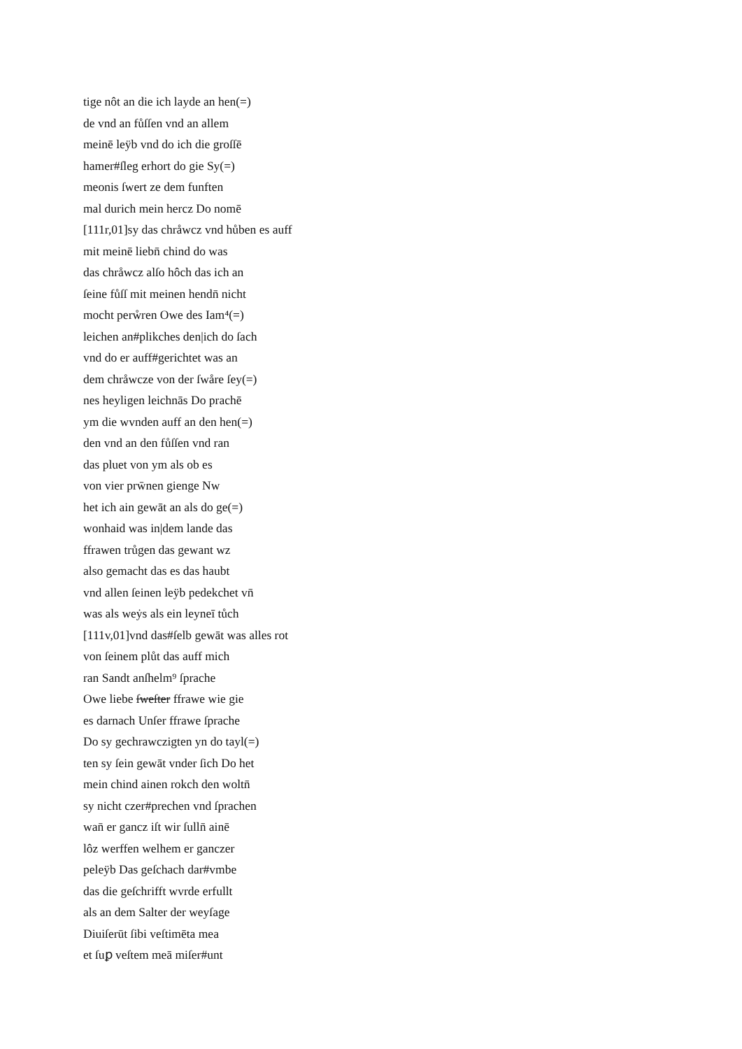tige nôt an die ich layde an hen(=)
de vnd an fůſſen vnd an allem
meinē leÿb vnd do ich die groſſē
hamer#ſleg erhort do gie Sy(=)
meonis ſwert ze dem funften
mal durich mein hercz Do nomē
[111r,01]sy das chråwcz vnd hůben es auff
mit meinē liebn̄ chind do was
das chråwcz alſo hôch das ich an
ſeine fůſſ mit meinen hendn̄ nicht
mocht perẘren Owe des Iam⁴(=)
leichen an#plikches den|ich do ſach
vnd do er auff#gerichtet was an
dem chråwcze von der ſwåre ſey(=)
nes heyligen leichnās Do prachē
ym die wvnden auff an den hen(=)
den vnd an den fůſſen vnd ran
das pluet von ym als ob es
von vier prw̄nen gienge Nw
het ich ain gewāt an als do ge(=)
wonhaid was in|dem lande das
ffrawen trůgen das gewant wz
also gemacht das es das haubt
vnd allen ſeinen leÿb pedekchet vn̄
was als weẏs als ein leyneī tůch
[111v,01]vnd das#ſelb gewāt was alles rot
von ſeinem plůt das auff mich
ran Sandt anſhelm⁹ ſprache
Owe liebe ſweſter ffrawe wie gie
es darnach Unſer ffrawe ſprache
Do sy gechrawczigten yn do tayl(=)
ten sy ſein gewāt vnder ſich Do het
mein chind ainen rokch den woltn̄
sy nicht czer#prechen vnd ſprachen
wan̄ er gancz iſt wir ſulln̄ ainē
lôz werffen welhem er ganczer
peleÿb Das geſchach dar#vmbe
das die geſchrifft wvrde erfullt
als an dem Salter der weyſage
Diuiſerūt ſibi veſtimēta mea
et ſuꝑ veſtem meā miſer#unt